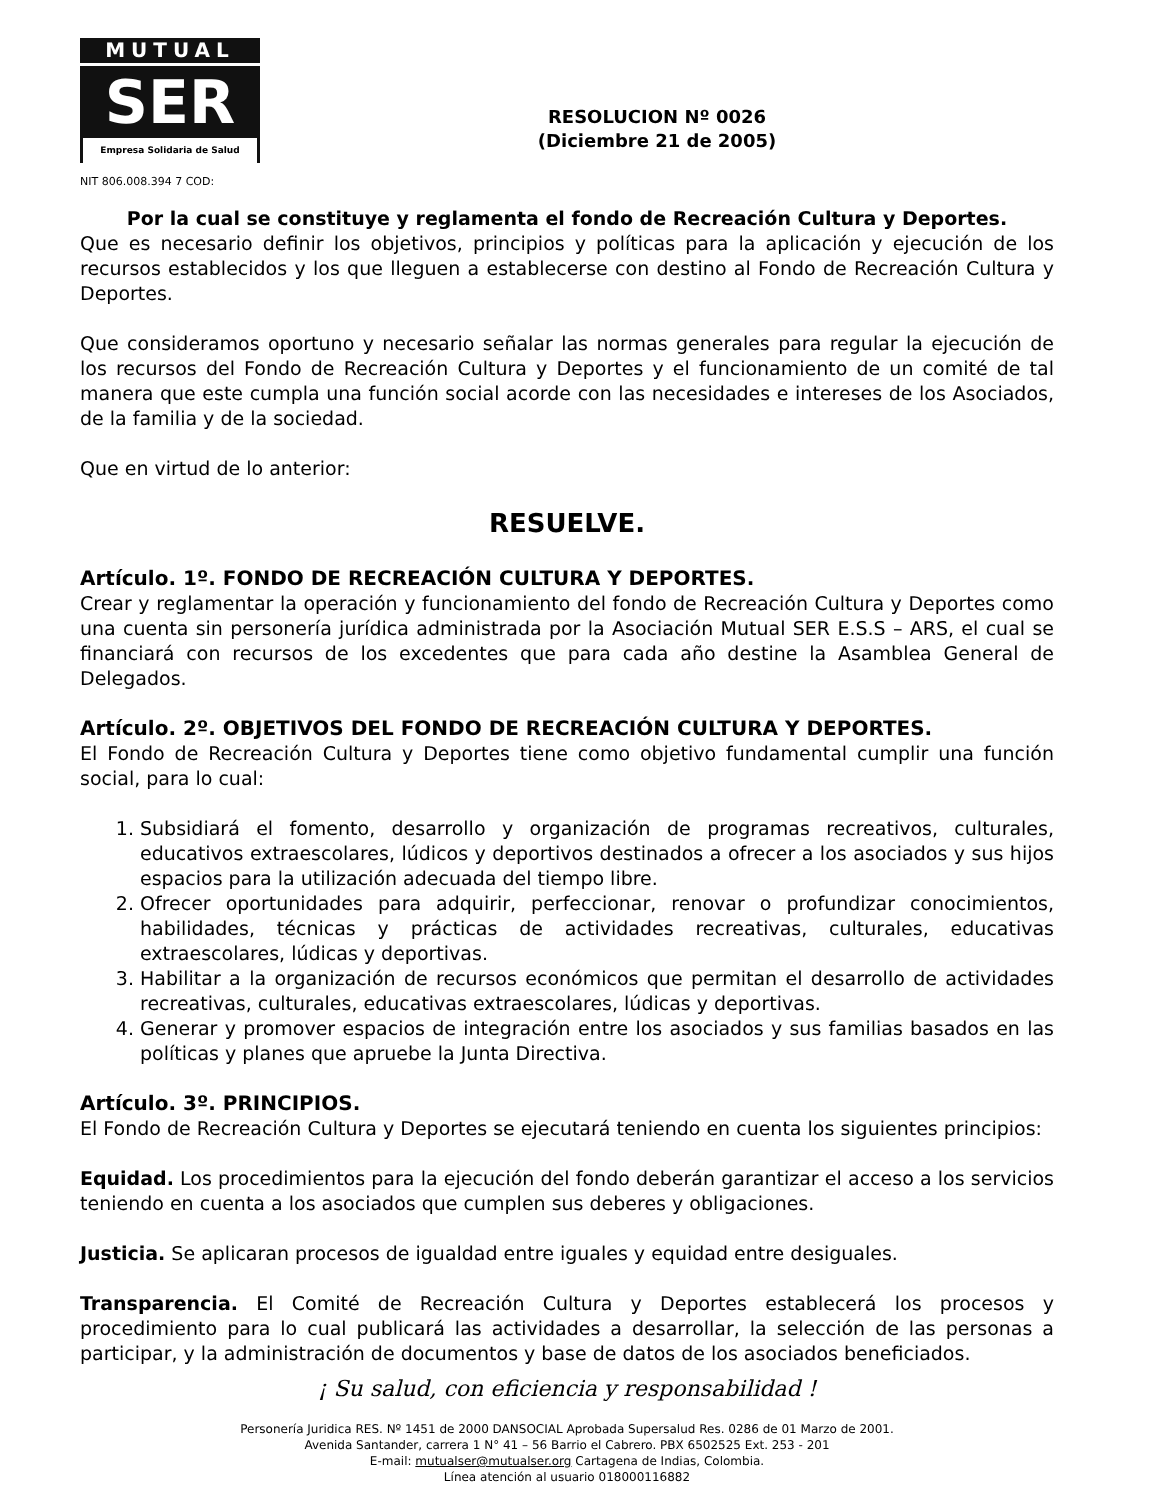MUTUAL
SER
Empresa Solidaria de Salud
RESOLUCION Nº 0026
(Diciembre 21 de 2005)
NIT 806.008.394 7 COD:
Por la cual se constituye y reglamenta el fondo de Recreación Cultura y Deportes.
Que es necesario definir los objetivos, principios y políticas para la aplicación y ejecución de los recursos establecidos y los que lleguen a establecerse con destino al Fondo de Recreación Cultura y Deportes.
Que consideramos oportuno y necesario señalar las normas generales para regular la ejecución de los recursos del Fondo de Recreación Cultura y Deportes y el funcionamiento de un comité de tal manera que este cumpla una función social acorde con las necesidades e intereses de los Asociados, de la familia y de la sociedad.
Que en virtud de lo anterior:
RESUELVE.
Artículo. 1º. FONDO DE RECREACIÓN CULTURA Y DEPORTES.
Crear y reglamentar la operación y funcionamiento del fondo de Recreación Cultura y Deportes como una cuenta sin personería jurídica administrada por la Asociación Mutual SER E.S.S – ARS, el cual se financiará con recursos de los excedentes que para cada año destine la Asamblea General de Delegados.
Artículo. 2º. OBJETIVOS DEL FONDO DE RECREACIÓN CULTURA Y DEPORTES.
El Fondo de Recreación Cultura y Deportes tiene como objetivo fundamental cumplir una función social, para lo cual:
1. Subsidiará el fomento, desarrollo y organización de programas recreativos, culturales, educativos extraescolares, lúdicos y deportivos destinados a ofrecer a los asociados y sus hijos espacios para la utilización adecuada del tiempo libre.
2. Ofrecer oportunidades para adquirir, perfeccionar, renovar o profundizar conocimientos, habilidades, técnicas y prácticas de actividades recreativas, culturales, educativas extraescolares, lúdicas y deportivas.
3. Habilitar a la organización de recursos económicos que permitan el desarrollo de actividades recreativas, culturales, educativas extraescolares, lúdicas y deportivas.
4. Generar y promover espacios de integración entre los asociados y sus familias basados en las políticas y planes que apruebe la Junta Directiva.
Artículo. 3º. PRINCIPIOS.
El Fondo de Recreación Cultura y Deportes se ejecutará teniendo en cuenta los siguientes principios:
Equidad. Los procedimientos para la ejecución del fondo deberán garantizar el acceso a los servicios teniendo en cuenta a los asociados que cumplen sus deberes y obligaciones.
Justicia. Se aplicaran procesos de igualdad entre iguales y equidad entre desiguales.
Transparencia. El Comité de Recreación Cultura y Deportes establecerá los procesos y procedimiento para lo cual publicará las actividades a desarrollar, la selección de las personas a participar, y la administración de documentos y base de datos de los asociados beneficiados.
¡ Su salud, con eficiencia y responsabilidad !
Personería Juridica RES. Nº 1451 de 2000 DANSOCIAL Aprobada Supersalud Res. 0286 de 01 Marzo de 2001.
Avenida Santander, carrera 1 N° 41 – 56 Barrio el Cabrero. PBX 6502525 Ext. 253 - 201
E-mail: mutualser@mutualser.org Cartagena de Indias, Colombia.
Línea atención al usuario 018000116882